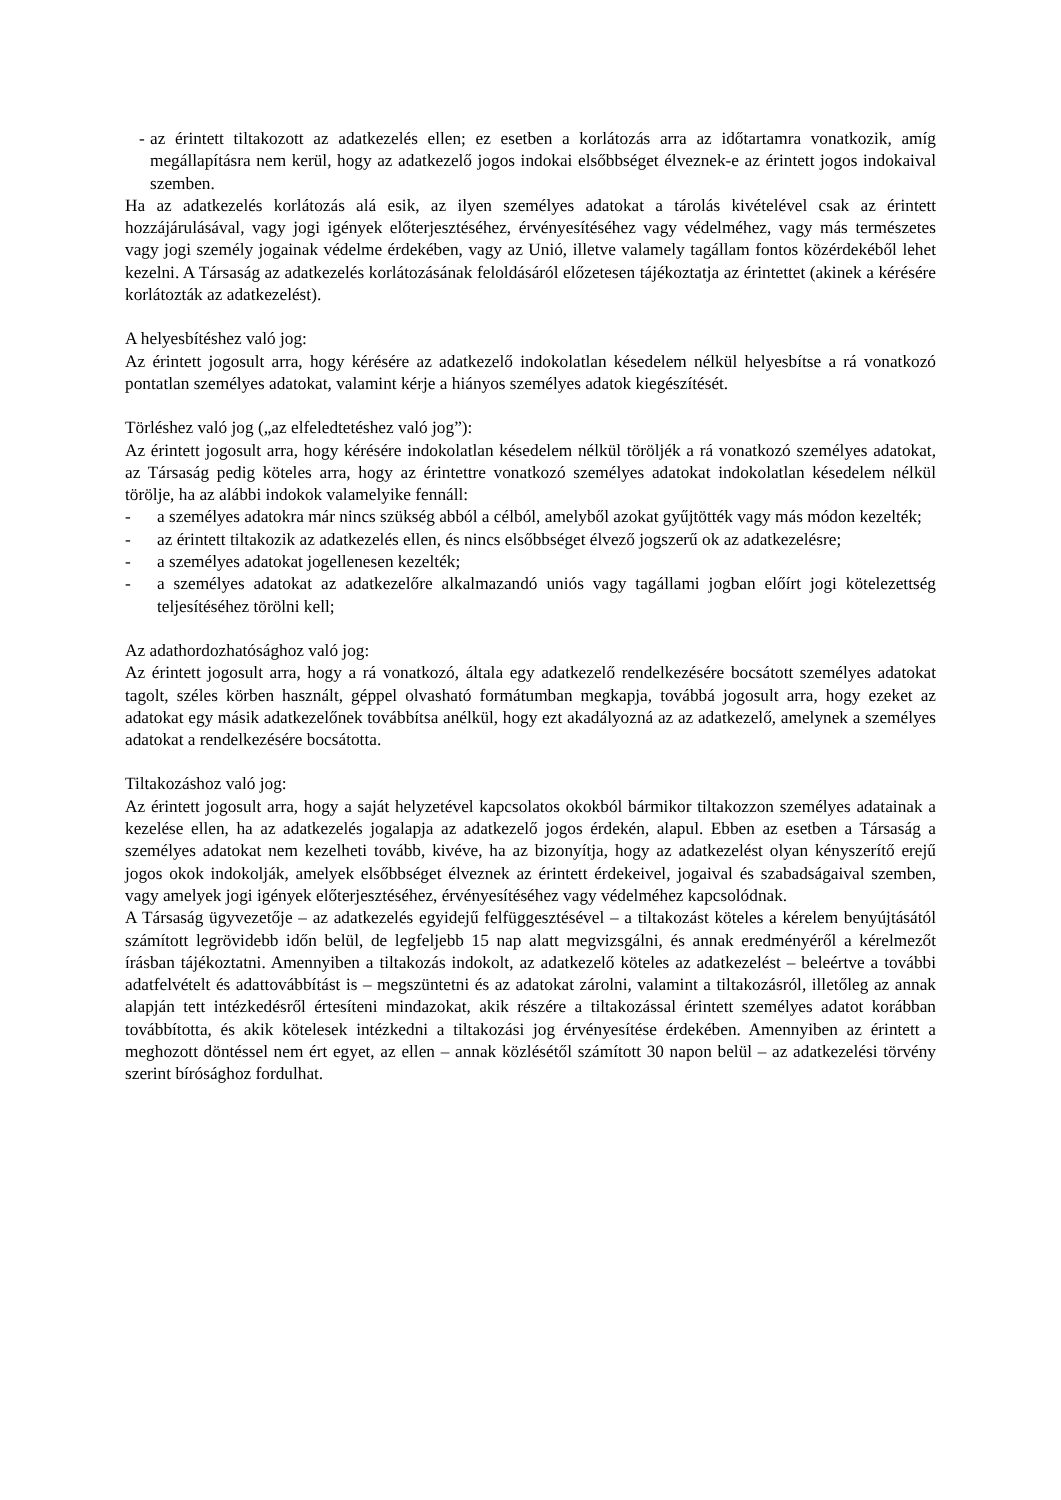- az érintett tiltakozott az adatkezelés ellen; ez esetben a korlátozás arra az időtartamra vonatkozik, amíg megállapításra nem kerül, hogy az adatkezelő jogos indokai elsőbbséget élveznek-e az érintett jogos indokaival szemben.
Ha az adatkezelés korlátozás alá esik, az ilyen személyes adatokat a tárolás kivételével csak az érintett hozzájárulásával, vagy jogi igények előterjesztéséhez, érvényesítéséhez vagy védelméhez, vagy más természetes vagy jogi személy jogainak védelme érdekében, vagy az Unió, illetve valamely tagállam fontos közérdekéből lehet kezelni. A Társaság az adatkezelés korlátozásának feloldásáról előzetesen tájékoztatja az érintettet (akinek a kérésére korlátozták az adatkezelést).
A helyesbítéshez való jog:
Az érintett jogosult arra, hogy kérésére az adatkezelő indokolatlan késedelem nélkül helyesbítse a rá vonatkozó pontatlan személyes adatokat, valamint kérje a hiányos személyes adatok kiegészítését.
Törléshez való jog („az elfeledtetéshez való jog”):
Az érintett jogosult arra, hogy kérésére indokolatlan késedelem nélkül töröljék a rá vonatkozó személyes adatokat, az Társaság pedig köteles arra, hogy az érintettre vonatkozó személyes adatokat indokolatlan késedelem nélkül törölje, ha az alábbi indokok valamelyike fennáll:
- a személyes adatokra már nincs szükség abból a célból, amelyből azokat gyűjtötték vagy más módon kezelték;
- az érintett tiltakozik az adatkezelés ellen, és nincs elsőbbséget élvező jogszerű ok az adatkezelésre;
- a személyes adatokat jogellenesen kezelték;
- a személyes adatokat az adatkezelőre alkalmazandó uniós vagy tagállami jogban előírt jogi kötelezettség teljesítéséhez törölni kell;
Az adathordozhatósághoz való jog:
Az érintett jogosult arra, hogy a rá vonatkozó, általa egy adatkezelő rendelkezésére bocsátott személyes adatokat tagolt, széles körben használt, géppel olvasható formátumban megkapja, továbbá jogosult arra, hogy ezeket az adatokat egy másik adatkezelőnek továbbítsa anélkül, hogy ezt akadályozná az az adatkezelő, amelynek a személyes adatokat a rendelkezésére bocsátotta.
Tiltakozáshoz való jog:
Az érintett jogosult arra, hogy a saját helyzetével kapcsolatos okokból bármikor tiltakozzon személyes adatainak a kezelése ellen, ha az adatkezelés jogalapja az adatkezelő jogos érdekén, alapul. Ebben az esetben a Társaság a személyes adatokat nem kezelheti tovább, kivéve, ha az bizonyítja, hogy az adatkezelést olyan kényszerítő erejű jogos okok indokolják, amelyek elsőbbséget élveznek az érintett érdekeivel, jogaival és szabadságaival szemben, vagy amelyek jogi igények előterjesztéséhez, érvényesítéséhez vagy védelméhez kapcsolódnak.
A Társaság ügyvezetője – az adatkezelés egyidejű felfüggesztésével – a tiltakozást köteles a kérelem benyújtásától számított legrövidebb időn belül, de legfeljebb 15 nap alatt megvizsgálni, és annak eredményéről a kérelmezőt írásban tájékoztatni. Amennyiben a tiltakozás indokolt, az adatkezelő köteles az adatkezelést – beleértve a további adatfelvételt és adattovábbítást is – megszüntetni és az adatokat zárolni, valamint a tiltakozásról, illetőleg az annak alapján tett intézkedésről értesíteni mindazokat, akik részére a tiltakozással érintett személyes adatot korábban továbbította, és akik kötelesek intézkedni a tiltakozási jog érvényesítése érdekében. Amennyiben az érintett a meghozott döntéssel nem ért egyet, az ellen – annak közlésétől számított 30 napon belül – az adatkezelési törvény szerint bírósághoz fordulhat.